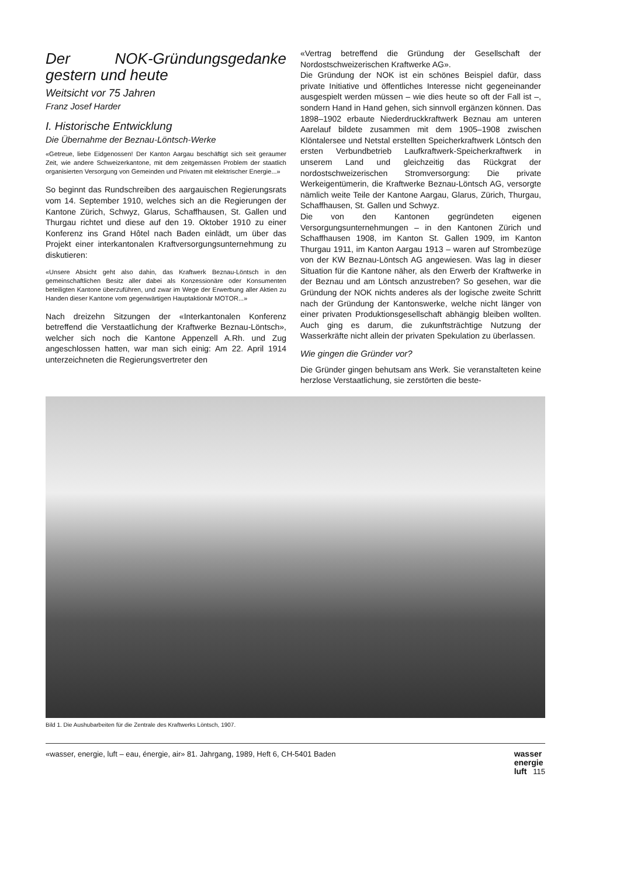Der NOK-Gründungsgedanke gestern und heute
Weitsicht vor 75 Jahren
Franz Josef Harder
I. Historische Entwicklung
Die Übernahme der Beznau-Löntsch-Werke
«Getreue, liebe Eidgenossen! Der Kanton Aargau beschäftigt sich seit geraumer Zeit, wie andere Schweizerkantone, mit dem zeitgemässen Problem der staatlich organisierten Versorgung von Gemeinden und Privaten mit elektrischer Energie...»
So beginnt das Rundschreiben des aargauischen Regierungsrats vom 14. September 1910, welches sich an die Regierungen der Kantone Zürich, Schwyz, Glarus, Schaffhausen, St. Gallen und Thurgau richtet und diese auf den 19. Oktober 1910 zu einer Konferenz ins Grand Hôtel nach Baden einlädt, um über das Projekt einer interkantonalen Kraftversorgungsunternehmung zu diskutieren:
«Unsere Absicht geht also dahin, das Kraftwerk Beznau-Löntsch in den gemeinschaftlichen Besitz aller dabei als Konzessionäre oder Konsumenten beteiligten Kantone überzuführen, und zwar im Wege der Erwerbung aller Aktien zu Handen dieser Kantone vom gegenwärtigen Hauptaktionär MOTOR...»
Nach dreizehn Sitzungen der «Interkantonalen Konferenz betreffend die Verstaatlichung der Kraftwerke Beznau-Löntsch», welcher sich noch die Kantone Appenzell A.Rh. und Zug angeschlossen hatten, war man sich einig: Am 22. April 1914 unterzeichneten die Regierungsvertreter den
«Vertrag betreffend die Gründung der Gesellschaft der Nordostschweizerischen Kraftwerke AG».
Die Gründung der NOK ist ein schönes Beispiel dafür, dass private Initiative und öffentliches Interesse nicht gegeneinander ausgespielt werden müssen – wie dies heute so oft der Fall ist –, sondern Hand in Hand gehen, sich sinnvoll ergänzen können. Das 1898–1902 erbaute Niederdruckkraftwerk Beznau am unteren Aarelauf bildete zusammen mit dem 1905–1908 zwischen Klöntalersee und Netstal erstellten Speicherkraftwerk Löntsch den ersten Verbundbetrieb Laufkraftwerk-Speicherkraftwerk in unserem Land und gleichzeitig das Rückgrat der nordostschweizerischen Stromversorgung: Die private Werkeigentümerin, die Kraftwerke Beznau-Löntsch AG, versorgte nämlich weite Teile der Kantone Aargau, Glarus, Zürich, Thurgau, Schaffhausen, St. Gallen und Schwyz.
Die von den Kantonen gegründeten eigenen Versorgungsunternehmungen – in den Kantonen Zürich und Schaffhausen 1908, im Kanton St. Gallen 1909, im Kanton Thurgau 1911, im Kanton Aargau 1913 – waren auf Strombezüge von der KW Beznau-Löntsch AG angewiesen. Was lag in dieser Situation für die Kantone näher, als den Erwerb der Kraftwerke in der Beznau und am Löntsch anzustreben? So gesehen, war die Gründung der NOK nichts anderes als der logische zweite Schritt nach der Gründung der Kantonswerke, welche nicht länger von einer privaten Produktionsgesellschaft abhängig bleiben wollten. Auch ging es darum, die zukunftsträchtige Nutzung der Wasserkräfte nicht allein der privaten Spekulation zu überlassen.
Wie gingen die Gründer vor?
Die Gründer gingen behutsam ans Werk. Sie veranstalteten keine herzlose Verstaatlichung, sie zerstörten die beste-
Bild 1. Die Aushubarbeiten für die Zentrale des Kraftwerks Löntsch, 1907.
«wasser, energie, luft – eau, énergie, air» 81. Jahrgang, 1989, Heft 6, CH-5401 Baden wasser
energie
luft 115